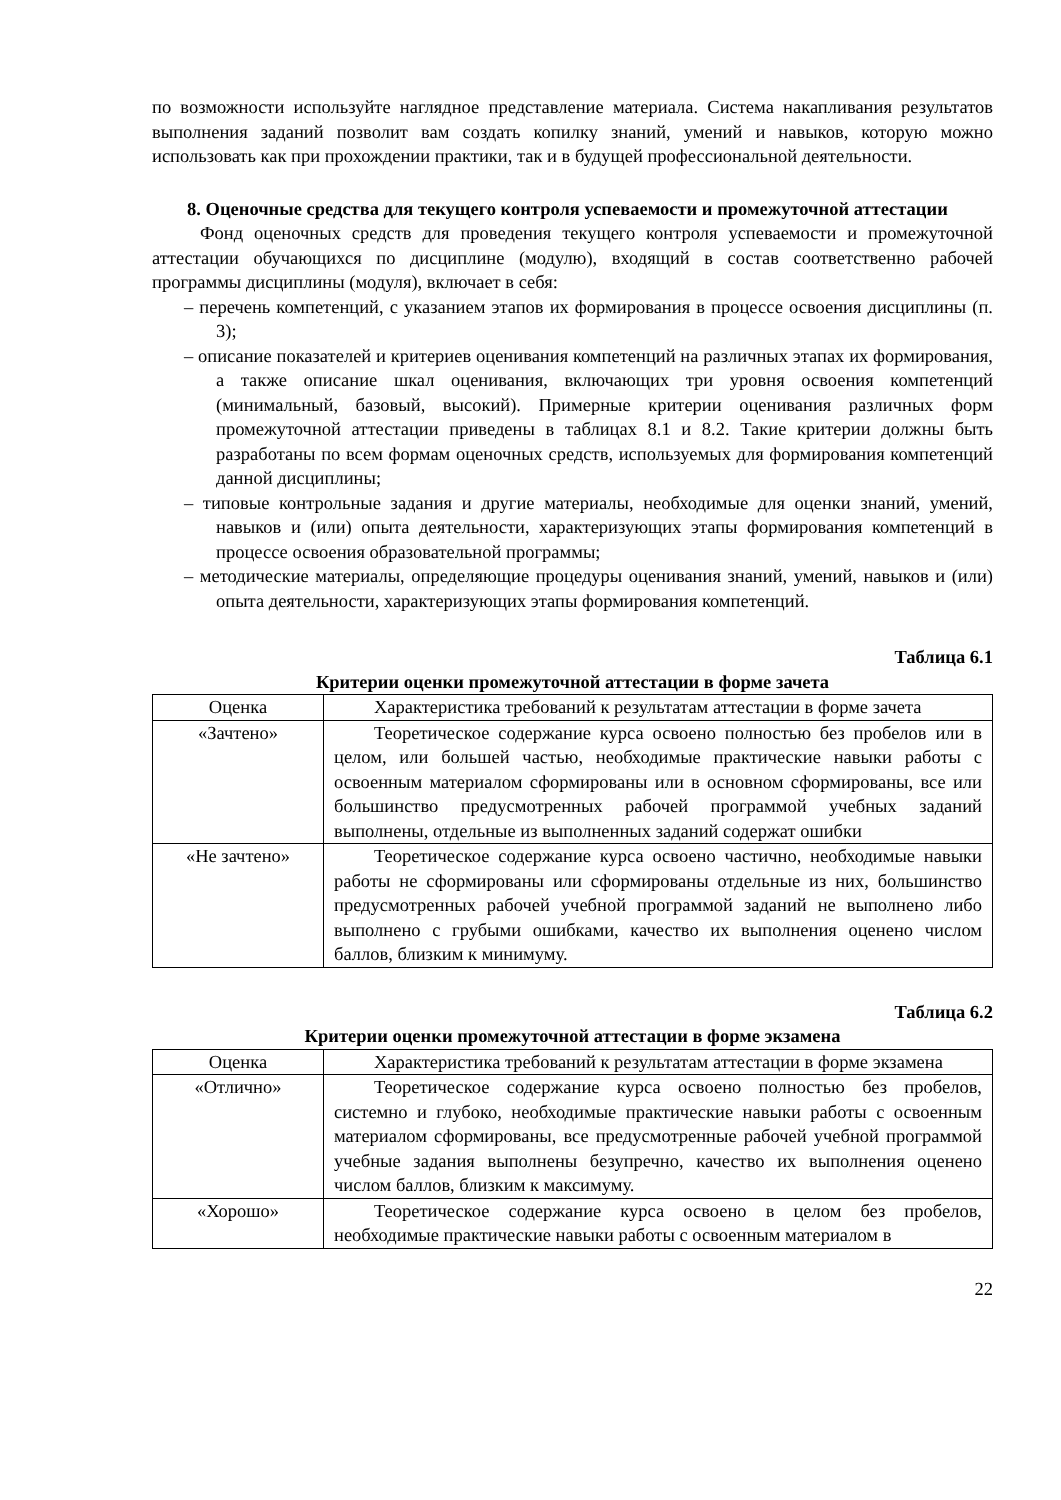по возможности используйте наглядное представление материала. Система накапливания результатов выполнения заданий позволит вам создать копилку знаний, умений и навыков, которую можно использовать как при прохождении практики, так и в будущей профессиональной деятельности.
8. Оценочные средства для текущего контроля успеваемости и промежуточной аттестации
Фонд оценочных средств для проведения текущего контроля успеваемости и промежуточной аттестации обучающихся по дисциплине (модулю), входящий в состав соответственно рабочей программы дисциплины (модуля), включает в себя:
– перечень компетенций, с указанием этапов их формирования в процессе освоения дисциплины (п. 3);
– описание показателей и критериев оценивания компетенций на различных этапах их формирования, а также описание шкал оценивания, включающих три уровня освоения компетенций (минимальный, базовый, высокий). Примерные критерии оценивания различных форм промежуточной аттестации приведены в таблицах 8.1 и 8.2. Такие критерии должны быть разработаны по всем формам оценочных средств, используемых для формирования компетенций данной дисциплины;
– типовые контрольные задания и другие материалы, необходимые для оценки знаний, умений, навыков и (или) опыта деятельности, характеризующих этапы формирования компетенций в процессе освоения образовательной программы;
– методические материалы, определяющие процедуры оценивания знаний, умений, навыков и (или) опыта деятельности, характеризующих этапы формирования компетенций.
Таблица 6.1
Критерии оценки промежуточной аттестации в форме зачета
| Оценка | Характеристика требований к результатам аттестации в форме зачета |
| «Зачтено» | Теоретическое содержание курса освоено полностью без пробелов или в целом, или большей частью, необходимые практические навыки работы с освоенным материалом сформированы или в основном сформированы, все или большинство предусмотренных рабочей программой учебных заданий выполнены, отдельные из выполненных заданий содержат ошибки |
| «Не зачтено» | Теоретическое содержание курса освоено частично, необходимые навыки работы не сформированы или сформированы отдельные из них, большинство предусмотренных рабочей учебной программой заданий не выполнено либо выполнено с грубыми ошибками, качество их выполнения оценено числом баллов, близким к минимуму. |
Таблица 6.2
Критерии оценки промежуточной аттестации в форме экзамена
| Оценка | Характеристика требований к результатам аттестации в форме экзамена |
| «Отлично» | Теоретическое содержание курса освоено полностью без пробелов, системно и глубоко, необходимые практические навыки работы с освоенным материалом сформированы, все предусмотренные рабочей учебной программой учебные задания выполнены безупречно, качество их выполнения оценено числом баллов, близким к максимуму. |
| «Хорошо» | Теоретическое содержание курса освоено в целом без пробелов, необходимые практические навыки работы с освоенным материалом в |
22